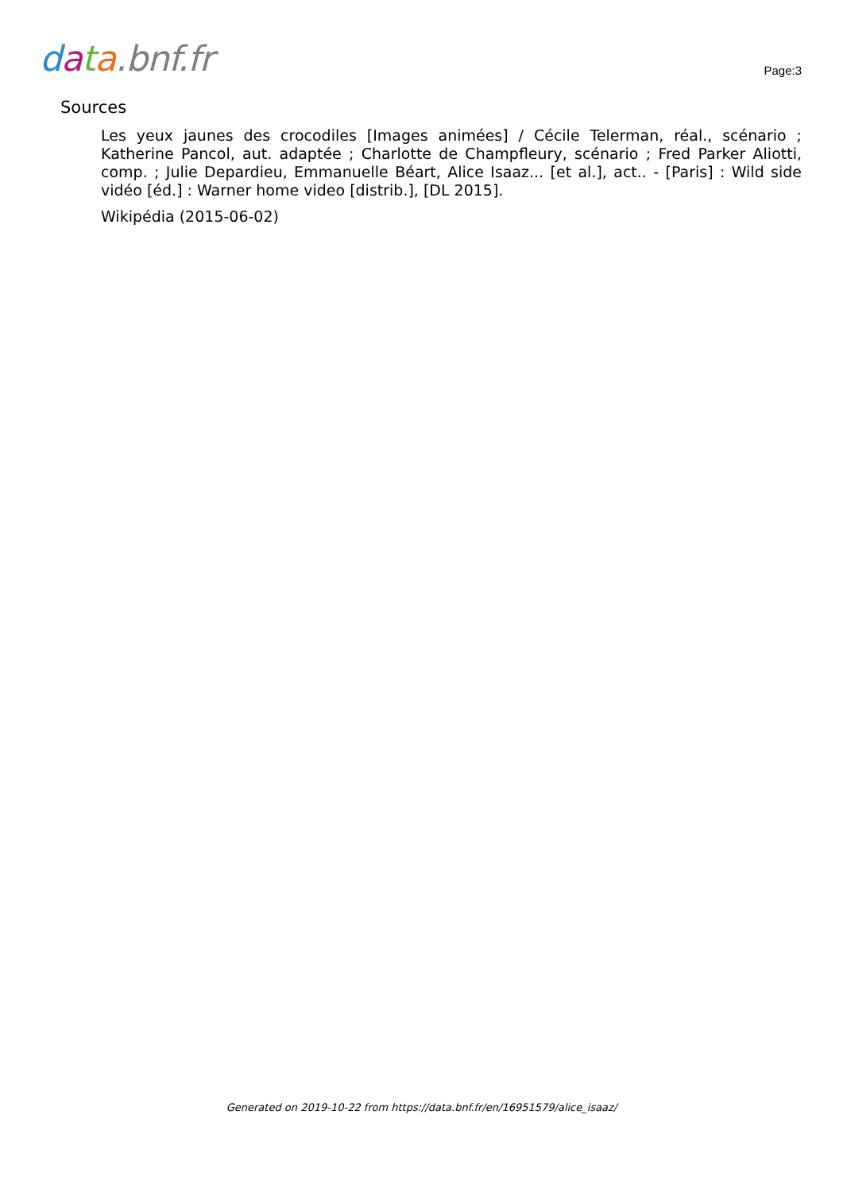data.bnf.fr
Page:3
Sources
Les yeux jaunes des crocodiles [Images animées] / Cécile Telerman, réal., scénario ; Katherine Pancol, aut. adaptée ; Charlotte de Champfleury, scénario ; Fred Parker Aliotti, comp. ; Julie Depardieu, Emmanuelle Béart, Alice Isaaz... [et al.], act.. - [Paris] : Wild side vidéo [éd.] : Warner home video [distrib.], [DL 2015].
Wikipédia (2015-06-02)
Generated on 2019-10-22 from https://data.bnf.fr/en/16951579/alice_isaaz/